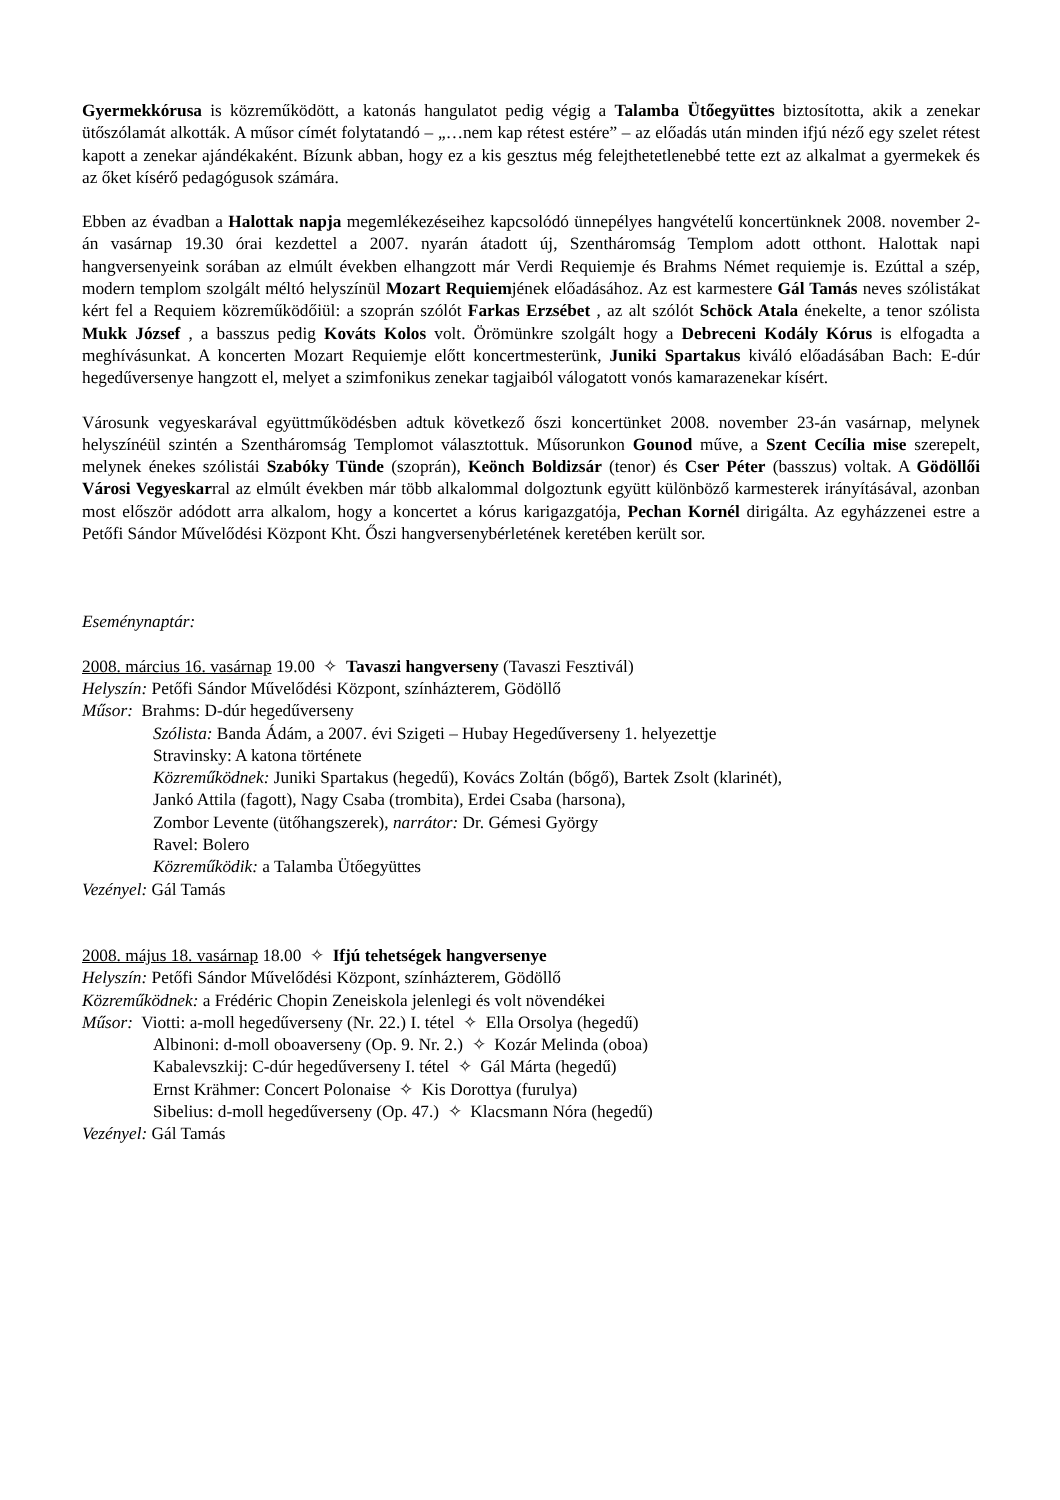Gyermekkórusa is közreműködött, a katonás hangulatot pedig végig a Talamba Ütőegyüttes biztosította, akik a zenekar ütőszólamát alkották. A műsor címét folytatandó – „…nem kap rétest estére” – az előadás után minden ifjú néző egy szelet rétest kapott a zenekar ajándékaként. Bízunk abban, hogy ez a kis gesztus még felejthetetlenebbé tette ezt az alkalmat a gyermekek és az őket kísérő pedagógusok számára.
Ebben az évadban a Halottak napja megemlékezéseihez kapcsolódó ünnepélyes hangvételű koncertünknek 2008. november 2-án vasárnap 19.30 órai kezdettel a 2007. nyarán átadott új, Szentháromság Templom adott otthont. Halottak napi hangversenyeink sorában az elmúlt években elhangzott már Verdi Requiemje és Brahms Német requiemje is. Ezúttal a szép, modern templom szolgált méltó helyszínül Mozart Requiemjének előadásához. Az est karmestere Gál Tamás neves szólistákat kért fel a Requiem közreműködőiül: a szoprán szólót Farkas Erzsébet , az alt szólót Schöck Atala énekelte, a tenor szólista Mukk József , a basszus pedig Kováts Kolos volt. Örömünkre szolgált hogy a Debreceni Kodály Kórus is elfogadta a meghívásunkat. A koncerten Mozart Requiemje előtt koncertmesterünk, Juniki Spartakus kiváló előadásában Bach: E-dúr hegedűversenye hangzott el, melyet a szimfonikus zenekar tagjaiból válogatott vonós kamarazenekar kísért.
Városunk vegyeskarával együttműködésben adtuk következő őszi koncertünket 2008. november 23-án vasárnap, melynek helyszínéül szintén a Szentháromság Templomot választottuk. Műsorunkon Gounod műve, a Szent Cecília mise szerepelt, melynek énekes szólistái Szabóky Tünde (szoprán), Keönch Boldizsár (tenor) és Cser Péter (basszus) voltak. A Gödöllői Városi Vegyeskarral az elmúlt években már több alkalommal dolgoztunk együtt különböző karmesterek irányításával, azonban most először adódott arra alkalom, hogy a koncertet a kórus karigazgatója, Pechan Kornél dirigálta. Az egyházzenei estre a Petőfi Sándor Művelődési Központ Kht. Őszi hangversenybérletének keretében került sor.
Eseménynaptár:
2008. március 16. vasárnap 19.00 ✧ Tavaszi hangverseny (Tavaszi Fesztivál)
Helyszín: Petőfi Sándor Művelődési Központ, színházterem, Gödöllő
Műsor: Brahms: D-dúr hegedűverseny
Szólista: Banda Ádám, a 2007. évi Szigeti – Hubay Hegedűverseny 1. helyezettje
Stravinsky: A katona története
Közreműködnek: Juniki Spartakus (hegedű), Kovács Zoltán (bőgő), Bartek Zsolt (klarinét),
Jankó Attila (fagott), Nagy Csaba (trombita), Erdei Csaba (harsona),
Zombor Levente (ütőhangszerek), narrátor: Dr. Gémesi György
Ravel: Bolero
Közreműködik: a Talamba Ütőegyüttes
Vezényel: Gál Tamás
2008. május 18. vasárnap 18.00 ✧ Ifjú tehetségek hangversenye
Helyszín: Petőfi Sándor Művelődési Központ, színházterem, Gödöllő
Közreműködnek: a Frédéric Chopin Zeneiskola jelenlegi és volt növendékei
Műsor: Viotti: a-moll hegedűverseny (Nr. 22.) I. tétel ✧ Ella Orsolya (hegedű)
Albinoni: d-moll oboaverseny (Op. 9. Nr. 2.) ✧ Kozár Melinda (oboa)
Kabalevszkij: C-dúr hegedűverseny I. tétel ✧ Gál Márta (hegedű)
Ernst Krähmer: Concert Polonaise ✧ Kis Dorottya (furulya)
Sibelius: d-moll hegedűverseny (Op. 47.) ✧ Klacsmann Nóra (hegedű)
Vezényel: Gál Tamás